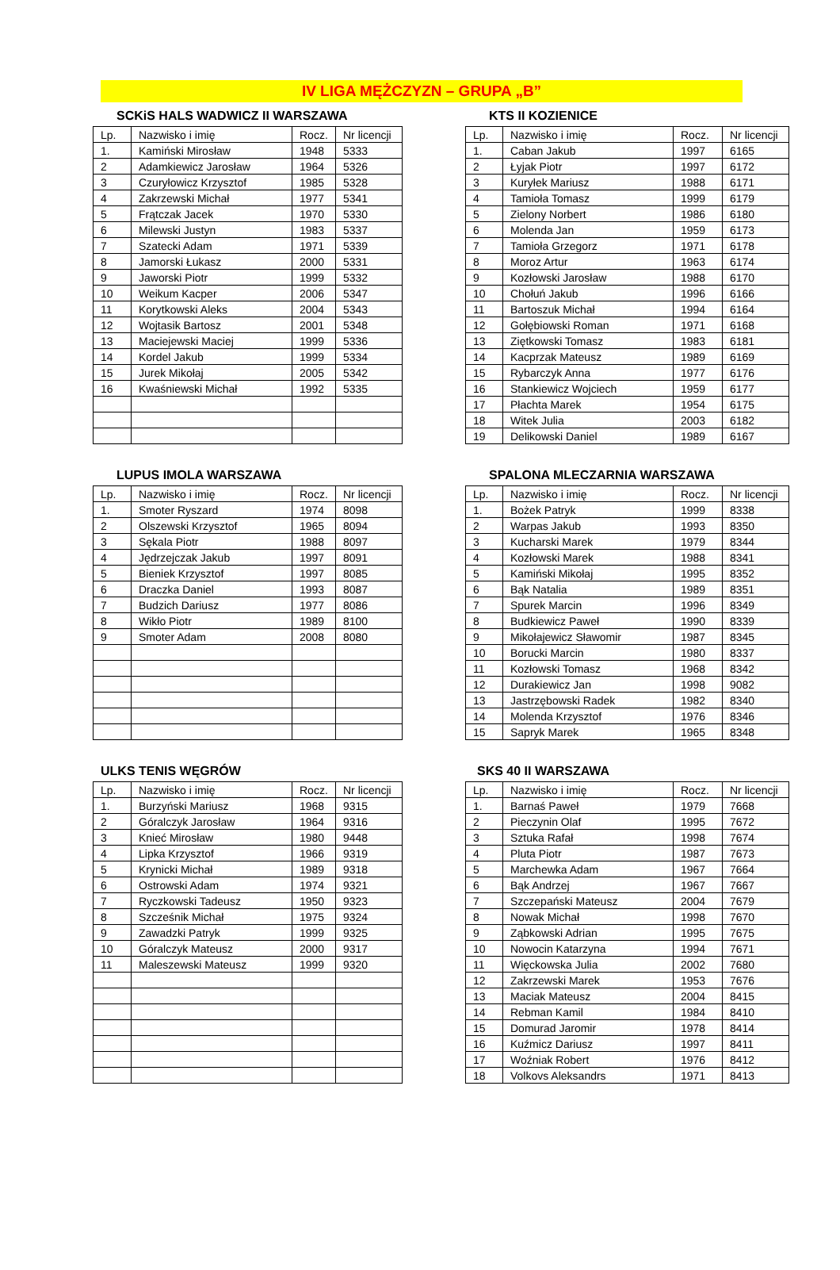IV LIGA MĘŻCZYZN – GRUPA „B”
SCKiS HALS WADWICZ II WARSZAWA
| Lp. | Nazwisko i imię | Rocz. | Nr licencji |
| 1. | Kamiński Mirosław | 1948 | 5333 |
| 2 | Adamkiewicz Jarosław | 1964 | 5326 |
| 3 | Czuryłowicz Krzysztof | 1985 | 5328 |
| 4 | Zakrzewski Michał | 1977 | 5341 |
| 5 | Frątczak Jacek | 1970 | 5330 |
| 6 | Milewski Justyn | 1983 | 5337 |
| 7 | Szatecki Adam | 1971 | 5339 |
| 8 | Jamorski Łukasz | 2000 | 5331 |
| 9 | Jaworski Piotr | 1999 | 5332 |
| 10 | Weikum Kacper | 2006 | 5347 |
| 11 | Korytkowski Aleks | 2004 | 5343 |
| 12 | Wojtasik Bartosz | 2001 | 5348 |
| 13 | Maciejewski Maciej | 1999 | 5336 |
| 14 | Kordel Jakub | 1999 | 5334 |
| 15 | Jurek Mikołaj | 2005 | 5342 |
| 16 | Kwaśniewski Michał | 1992 | 5335 |
KTS II KOZIENICE
| Lp. | Nazwisko i imię | Rocz. | Nr licencji |
| 1. | Caban Jakub | 1997 | 6165 |
| 2 | Łyjak Piotr | 1997 | 6172 |
| 3 | Kuryłek Mariusz | 1988 | 6171 |
| 4 | Tamioła Tomasz | 1999 | 6179 |
| 5 | Zielony Norbert | 1986 | 6180 |
| 6 | Molenda Jan | 1959 | 6173 |
| 7 | Tamioła Grzegorz | 1971 | 6178 |
| 8 | Moroz Artur | 1963 | 6174 |
| 9 | Kozłowski Jarosław | 1988 | 6170 |
| 10 | Chołuń Jakub | 1996 | 6166 |
| 11 | Bartoszuk Michał | 1994 | 6164 |
| 12 | Gołębiowski Roman | 1971 | 6168 |
| 13 | Ziętkowski Tomasz | 1983 | 6181 |
| 14 | Kacprzak Mateusz | 1989 | 6169 |
| 15 | Rybarczyk Anna | 1977 | 6176 |
| 16 | Stankiewicz Wojciech | 1959 | 6177 |
| 17 | Płachta Marek | 1954 | 6175 |
| 18 | Witek Julia | 2003 | 6182 |
| 19 | Delikowski Daniel | 1989 | 6167 |
LUPUS IMOLA WARSZAWA
| Lp. | Nazwisko i imię | Rocz. | Nr licencji |
| 1. | Smoter Ryszard | 1974 | 8098 |
| 2 | Olszewski Krzysztof | 1965 | 8094 |
| 3 | Sękala Piotr | 1988 | 8097 |
| 4 | Jędrzejczak Jakub | 1997 | 8091 |
| 5 | Bieniek Krzysztof | 1997 | 8085 |
| 6 | Draczka Daniel | 1993 | 8087 |
| 7 | Budzich Dariusz | 1977 | 8086 |
| 8 | Wikło Piotr | 1989 | 8100 |
| 9 | Smoter Adam | 2008 | 8080 |
SPALONA MLECZARNIA WARSZAWA
| Lp. | Nazwisko i imię | Rocz. | Nr licencji |
| 1. | Bożek Patryk | 1999 | 8338 |
| 2 | Warpas Jakub | 1993 | 8350 |
| 3 | Kucharski Marek | 1979 | 8344 |
| 4 | Kozłowski Marek | 1988 | 8341 |
| 5 | Kamiński Mikołaj | 1995 | 8352 |
| 6 | Bąk Natalia | 1989 | 8351 |
| 7 | Spurek Marcin | 1996 | 8349 |
| 8 | Budkiewicz Paweł | 1990 | 8339 |
| 9 | Mikołajewicz Sławomir | 1987 | 8345 |
| 10 | Borucki Marcin | 1980 | 8337 |
| 11 | Kozłowski Tomasz | 1968 | 8342 |
| 12 | Durakiewicz Jan | 1998 | 9082 |
| 13 | Jastrzębowski Radek | 1982 | 8340 |
| 14 | Molenda Krzysztof | 1976 | 8346 |
| 15 | Sapryk Marek | 1965 | 8348 |
ULKS TENIS WĘGRÓW
| Lp. | Nazwisko i imię | Rocz. | Nr licencji |
| 1. | Burzyński Mariusz | 1968 | 9315 |
| 2 | Góralczyk Jarosław | 1964 | 9316 |
| 3 | Knieć Mirosław | 1980 | 9448 |
| 4 | Lipka Krzysztof | 1966 | 9319 |
| 5 | Krynicki Michał | 1989 | 9318 |
| 6 | Ostrowski Adam | 1974 | 9321 |
| 7 | Ryczkowski Tadeusz | 1950 | 9323 |
| 8 | Szcześnik Michał | 1975 | 9324 |
| 9 | Zawadzki Patryk | 1999 | 9325 |
| 10 | Góralczyk Mateusz | 2000 | 9317 |
| 11 | Maleszewski Mateusz | 1999 | 9320 |
SKS 40 II WARSZAWA
| Lp. | Nazwisko i imię | Rocz. | Nr licencji |
| 1. | Barnaś Paweł | 1979 | 7668 |
| 2 | Pieczynin Olaf | 1995 | 7672 |
| 3 | Sztuka Rafał | 1998 | 7674 |
| 4 | Pluta Piotr | 1987 | 7673 |
| 5 | Marchewka Adam | 1967 | 7664 |
| 6 | Bąk Andrzej | 1967 | 7667 |
| 7 | Szczepański Mateusz | 2004 | 7679 |
| 8 | Nowak Michał | 1998 | 7670 |
| 9 | Ząbkowski Adrian | 1995 | 7675 |
| 10 | Nowocin Katarzyna | 1994 | 7671 |
| 11 | Więckowska Julia | 2002 | 7680 |
| 12 | Zakrzewski Marek | 1953 | 7676 |
| 13 | Maciak Mateusz | 2004 | 8415 |
| 14 | Rebman Kamil | 1984 | 8410 |
| 15 | Domurad Jaromir | 1978 | 8414 |
| 16 | Kuźmicz Dariusz | 1997 | 8411 |
| 17 | Woźniak Robert | 1976 | 8412 |
| 18 | Volkovs Aleksandrs | 1971 | 8413 |